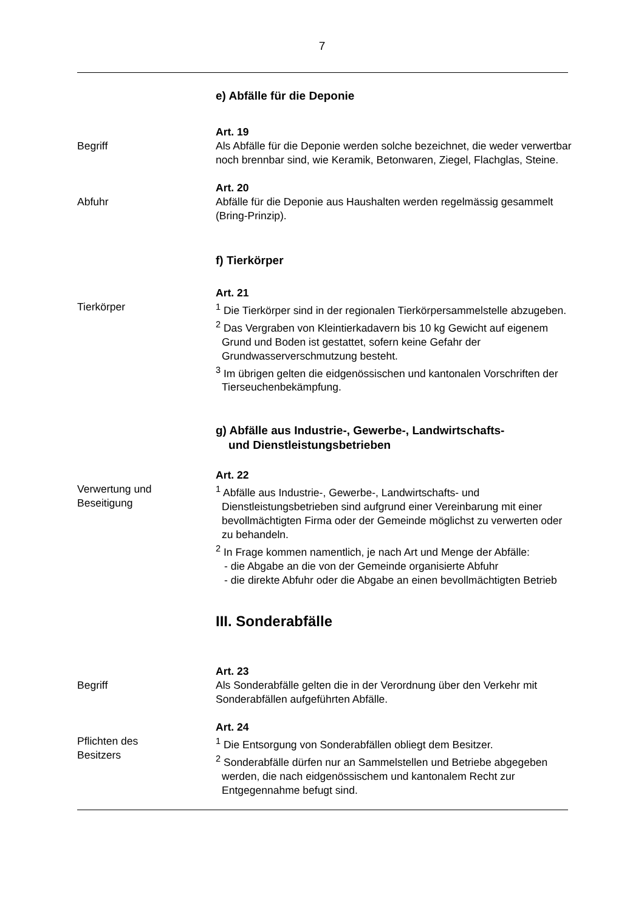7
e) Abfälle für die Deponie
Begriff Art. 19
Als Abfälle für die Deponie werden solche bezeichnet, die weder verwertbar noch brennbar sind, wie Keramik, Betonwaren, Ziegel, Flachglas, Steine.
Abfuhr Art. 20
Abfälle für die Deponie aus Haushalten werden regelmässig gesammelt (Bring-Prinzip).
f) Tierkörper
Tierkörper Art. 21
<sup>1</sup> Die Tierkörper sind in der regionalen Tierkörpersammelstelle abzugeben.
<sup>2</sup> Das Vergraben von Kleintierkadavern bis 10 kg Gewicht auf eigenem Grund und Boden ist gestattet, sofern keine Gefahr der Grundwasserverschmutzung besteht.
<sup>3</sup> Im übrigen gelten die eidgenössischen und kantonalen Vorschriften der Tierseuchenbekämpfung.
g) Abfälle aus Industrie-, Gewerbe-, Landwirtschafts-
und Dienstleistungsbetrieben
Verwertung und
Beseitigung
Art. 22
<sup>1</sup> Abfälle aus Industrie-, Gewerbe-, Landwirtschafts- und Dienstleistungsbetrieben sind aufgrund einer Vereinbarung mit einer bevollmächtigten Firma oder der Gemeinde möglichst zu verwerten oder zu behandeln.
<sup>2</sup> In Frage kommen namentlich, je nach Art und Menge der Abfälle:
- die Abgabe an die von der Gemeinde organisierte Abfuhr
- die direkte Abfuhr oder die Abgabe an einen bevollmächtigten Betrieb
III. Sonderabfälle
Begriff Art. 23
Als Sonderabfälle gelten die in der Verordnung über den Verkehr mit Sonderabfällen aufgeführten Abfälle.
Pflichten des
Besitzers
Art. 24
<sup>1</sup> Die Entsorgung von Sonderabfällen obliegt dem Besitzer.
<sup>2</sup> Sonderabfälle dürfen nur an Sammelstellen und Betriebe abgegeben werden, die nach eidgenössischem und kantonalem Recht zur Entgegennahme befugt sind.